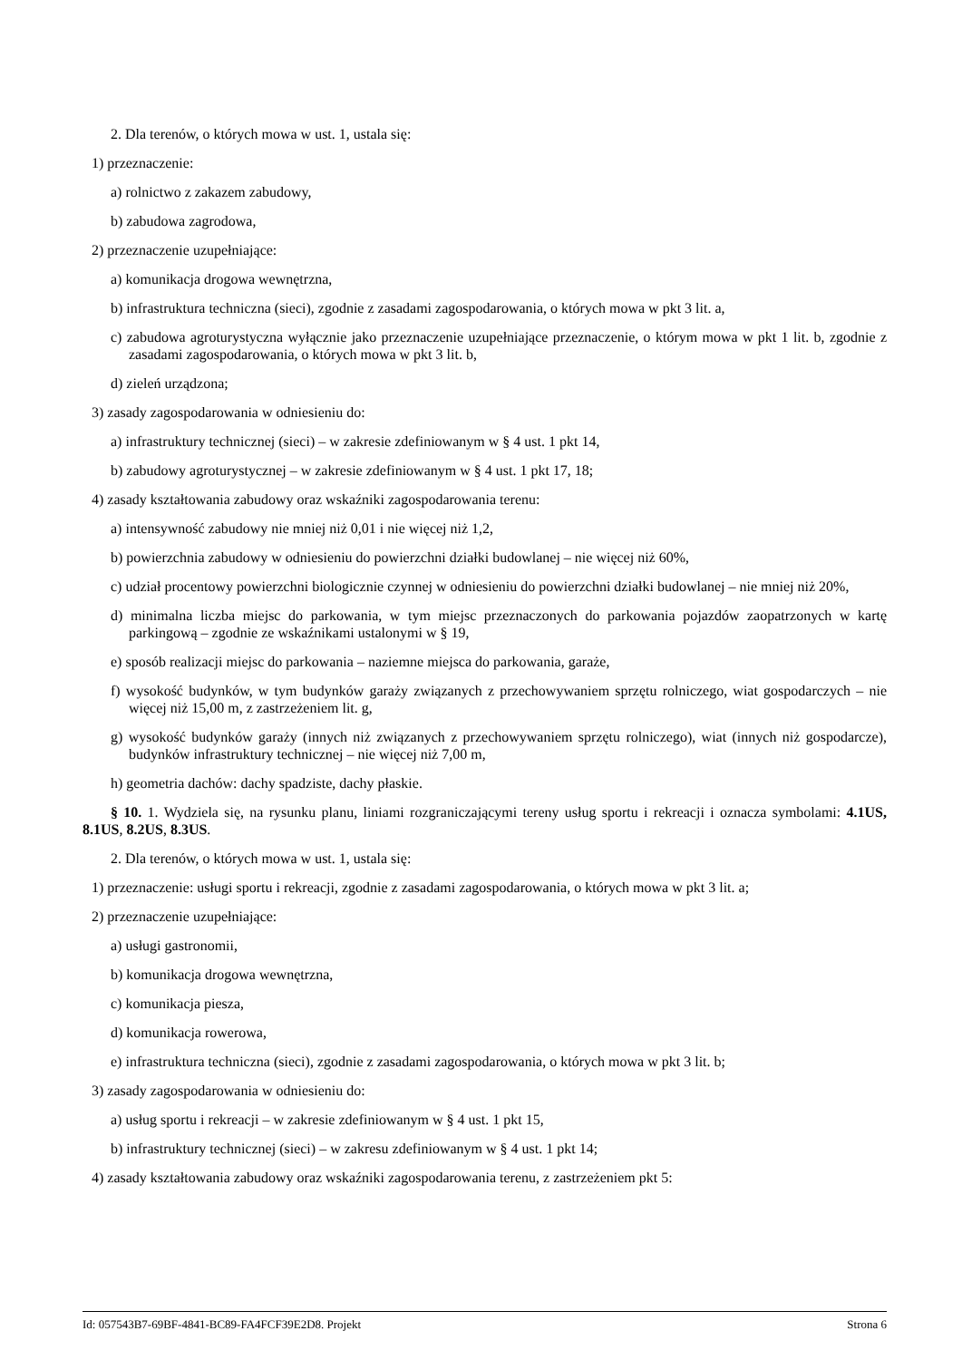2. Dla terenów, o których mowa w ust. 1, ustala się:
1) przeznaczenie:
a) rolnictwo z zakazem zabudowy,
b) zabudowa zagrodowa,
2) przeznaczenie uzupełniające:
a) komunikacja drogowa wewnętrzna,
b) infrastruktura techniczna (sieci), zgodnie z zasadami zagospodarowania, o których mowa w pkt 3 lit. a,
c) zabudowa agroturystyczna wyłącznie jako przeznaczenie uzupełniające przeznaczenie, o którym mowa w pkt 1 lit. b, zgodnie z zasadami zagospodarowania, o których mowa w pkt 3 lit. b,
d) zieleń urządzona;
3) zasady zagospodarowania w odniesieniu do:
a) infrastruktury technicznej (sieci) – w zakresie zdefiniowanym w § 4 ust. 1 pkt 14,
b) zabudowy agroturystycznej – w zakresie zdefiniowanym w § 4 ust. 1 pkt 17, 18;
4) zasady kształtowania zabudowy oraz wskaźniki zagospodarowania terenu:
a) intensywność zabudowy nie mniej niż 0,01 i nie więcej niż 1,2,
b) powierzchnia zabudowy w odniesieniu do powierzchni działki budowlanej – nie więcej niż 60%,
c) udział procentowy powierzchni biologicznie czynnej w odniesieniu do powierzchni działki budowlanej – nie mniej niż 20%,
d) minimalna liczba miejsc do parkowania, w tym miejsc przeznaczonych do parkowania pojazdów zaopatrzonych w kartę parkingową – zgodnie ze wskaźnikami ustalonymi w § 19,
e) sposób realizacji miejsc do parkowania – naziemne miejsca do parkowania, garaże,
f) wysokość budynków, w tym budynków garaży związanych z przechowywaniem sprzętu rolniczego, wiat gospodarczych – nie więcej niż 15,00 m, z zastrzeżeniem lit. g,
g) wysokość budynków garaży (innych niż związanych z przechowywaniem sprzętu rolniczego), wiat (innych niż gospodarcze), budynków infrastruktury technicznej – nie więcej niż 7,00 m,
h) geometria dachów: dachy spadziste, dachy płaskie.
§ 10. 1. Wydziela się, na rysunku planu, liniami rozgraniczającymi tereny usług sportu i rekreacji i oznacza symbolami: 4.1US, 8.1US, 8.2US, 8.3US.
2. Dla terenów, o których mowa w ust. 1, ustala się:
1) przeznaczenie: usługi sportu i rekreacji, zgodnie z zasadami zagospodarowania, o których mowa w pkt 3 lit. a;
2) przeznaczenie uzupełniające:
a) usługi gastronomii,
b) komunikacja drogowa wewnętrzna,
c) komunikacja piesza,
d) komunikacja rowerowa,
e) infrastruktura techniczna (sieci), zgodnie z zasadami zagospodarowania, o których mowa w pkt 3 lit. b;
3) zasady zagospodarowania w odniesieniu do:
a) usług sportu i rekreacji – w zakresie zdefiniowanym w § 4 ust. 1 pkt 15,
b) infrastruktury technicznej (sieci) – w zakresu zdefiniowanym w § 4 ust. 1 pkt 14;
4) zasady kształtowania zabudowy oraz wskaźniki zagospodarowania terenu, z zastrzeżeniem pkt 5:
Id: 057543B7-69BF-4841-BC89-FA4FCF39E2D8. Projekt Strona 6